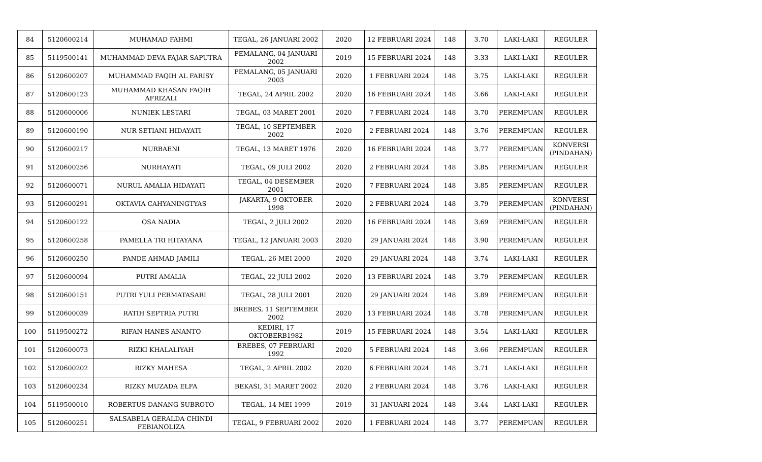| 84 | 5120600214 | MUHAMAD FAHMI | TEGAL, 26 JANUARI 2002 | 2020 | 12 FEBRUARI 2024 | 148 | 3.70 | LAKI-LAKI | REGULER |
| 85 | 5119500141 | MUHAMMAD DEVA FAJAR SAPUTRA | PEMALANG, 04 JANUARI 2002 | 2019 | 15 FEBRUARI 2024 | 148 | 3.33 | LAKI-LAKI | REGULER |
| 86 | 5120600207 | MUHAMMAD FAQIH AL FARISY | PEMALANG, 05 JANUARI 2003 | 2020 | 1 FEBRUARI 2024 | 148 | 3.75 | LAKI-LAKI | REGULER |
| 87 | 5120600123 | MUHAMMAD KHASAN FAQIH AFRIZALI | TEGAL, 24 APRIL 2002 | 2020 | 16 FEBRUARI 2024 | 148 | 3.66 | LAKI-LAKI | REGULER |
| 88 | 5120600006 | NUNIEK LESTARI | TEGAL, 03 MARET 2001 | 2020 | 7 FEBRUARI 2024 | 148 | 3.70 | PEREMPUAN | REGULER |
| 89 | 5120600190 | NUR SETIANI HIDAYATI | TEGAL, 10 SEPTEMBER 2002 | 2020 | 2 FEBRUARI 2024 | 148 | 3.76 | PEREMPUAN | REGULER |
| 90 | 5120600217 | NURBAENI | TEGAL, 13 MARET 1976 | 2020 | 16 FEBRUARI 2024 | 148 | 3.77 | PEREMPUAN | KONVERSI (PINDAHAN) |
| 91 | 5120600256 | NURHAYATI | TEGAL, 09 JULI 2002 | 2020 | 2 FEBRUARI 2024 | 148 | 3.85 | PEREMPUAN | REGULER |
| 92 | 5120600071 | NURUL AMALIA HIDAYATI | TEGAL, 04 DESEMBER 2001 | 2020 | 7 FEBRUARI 2024 | 148 | 3.85 | PEREMPUAN | REGULER |
| 93 | 5120600291 | OKTAVIA CAHYANINGTYAS | JAKARTA, 9 OKTOBER 1998 | 2020 | 2 FEBRUARI 2024 | 148 | 3.79 | PEREMPUAN | KONVERSI (PINDAHAN) |
| 94 | 5120600122 | OSA NADIA | TEGAL, 2 JULI 2002 | 2020 | 16 FEBRUARI 2024 | 148 | 3.69 | PEREMPUAN | REGULER |
| 95 | 5120600258 | PAMELLA TRI HITAYANA | TEGAL, 12 JANUARI 2003 | 2020 | 29 JANUARI 2024 | 148 | 3.90 | PEREMPUAN | REGULER |
| 96 | 5120600250 | PANDE AHMAD JAMILI | TEGAL, 26 MEI 2000 | 2020 | 29 JANUARI 2024 | 148 | 3.74 | LAKI-LAKI | REGULER |
| 97 | 5120600094 | PUTRI AMALIA | TEGAL, 22 JULI 2002 | 2020 | 13 FEBRUARI 2024 | 148 | 3.79 | PEREMPUAN | REGULER |
| 98 | 5120600151 | PUTRI YULI PERMATASARI | TEGAL, 28 JULI 2001 | 2020 | 29 JANUARI 2024 | 148 | 3.89 | PEREMPUAN | REGULER |
| 99 | 5120600039 | RATIH SEPTRIA PUTRI | BREBES, 11 SEPTEMBER 2002 | 2020 | 13 FEBRUARI 2024 | 148 | 3.78 | PEREMPUAN | REGULER |
| 100 | 5119500272 | RIFAN HANES ANANTO | KEDIRI, 17 OKTOBERB1982 | 2019 | 15 FEBRUARI 2024 | 148 | 3.54 | LAKI-LAKI | REGULER |
| 101 | 5120600073 | RIZKI KHALALIYAH | BREBES, 07 FEBRUARI 1992 | 2020 | 5 FEBRUARI 2024 | 148 | 3.66 | PEREMPUAN | REGULER |
| 102 | 5120600202 | RIZKY MAHESA | TEGAL, 2 APRIL 2002 | 2020 | 6 FEBRUARI 2024 | 148 | 3.71 | LAKI-LAKI | REGULER |
| 103 | 5120600234 | RIZKY MUZADA ELFA | BEKASI, 31 MARET 2002 | 2020 | 2 FEBRUARI 2024 | 148 | 3.76 | LAKI-LAKI | REGULER |
| 104 | 5119500010 | ROBERTUS DANANG SUBROTO | TEGAL, 14 MEI 1999 | 2019 | 31 JANUARI 2024 | 148 | 3.44 | LAKI-LAKI | REGULER |
| 105 | 5120600251 | SALSABELA GERALDA CHINDI FEBIANOLIZA | TEGAL, 9 FEBRUARI 2002 | 2020 | 1 FEBRUARI 2024 | 148 | 3.77 | PEREMPUAN | REGULER |